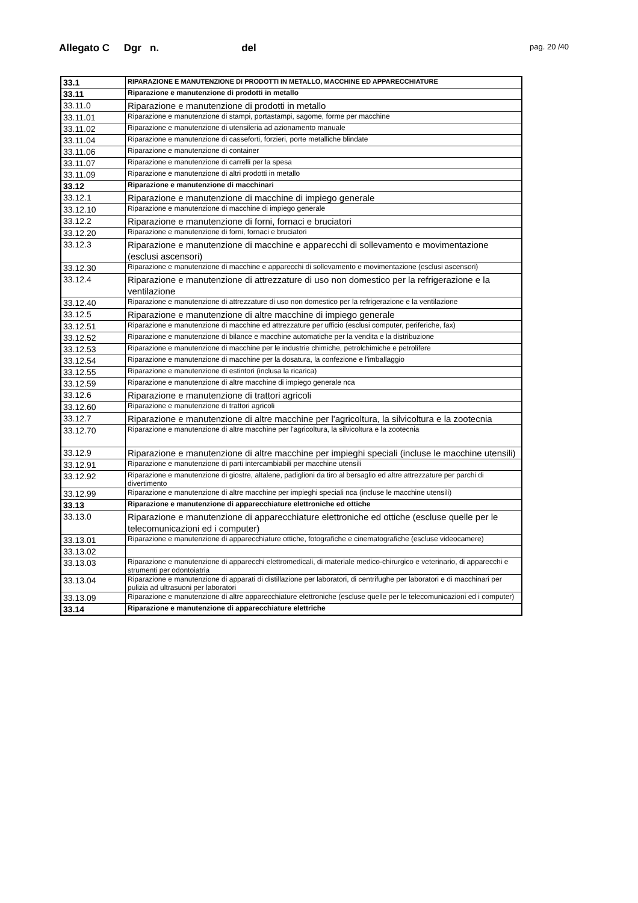Allegato C Dgr n. del
pag. 20 /40
| 33.1 | RIPARAZIONE E MANUTENZIONE DI PRODOTTI IN METALLO, MACCHINE ED APPARECCHIATURE |
| 33.11 | Riparazione e manutenzione di prodotti in metallo |
| 33.11.0 | Riparazione e manutenzione di prodotti in metallo |
| 33.11.01 | Riparazione e manutenzione di stampi, portastampi, sagome, forme per macchine |
| 33.11.02 | Riparazione e manutenzione di utensileria ad azionamento manuale |
| 33.11.04 | Riparazione e manutenzione di casseforti, forzieri, porte metalliche blindate |
| 33.11.06 | Riparazione e manutenzione di container |
| 33.11.07 | Riparazione e manutenzione di carrelli per la spesa |
| 33.11.09 | Riparazione e manutenzione di altri prodotti in metallo |
| 33.12 | Riparazione e manutenzione di macchinari |
| 33.12.1 | Riparazione e manutenzione di macchine di impiego generale |
| 33.12.10 | Riparazione e manutenzione di macchine di impiego generale |
| 33.12.2 | Riparazione e manutenzione di forni, fornaci e bruciatori |
| 33.12.20 | Riparazione e manutenzione di forni, fornaci e bruciatori |
| 33.12.3 | Riparazione e manutenzione di macchine e apparecchi di sollevamento e movimentazione (esclusi ascensori) |
| 33.12.30 | Riparazione e manutenzione di macchine e apparecchi di sollevamento e movimentazione (esclusi ascensori) |
| 33.12.4 | Riparazione e manutenzione di attrezzature di uso non domestico per la refrigerazione e la ventilazione |
| 33.12.40 | Riparazione e manutenzione di attrezzature di uso non domestico per la refrigerazione e la ventilazione |
| 33.12.5 | Riparazione e manutenzione di altre macchine di impiego generale |
| 33.12.51 | Riparazione e manutenzione di macchine ed attrezzature per ufficio (esclusi computer, periferiche, fax) |
| 33.12.52 | Riparazione e manutenzione di bilance e macchine automatiche per la vendita e la distribuzione |
| 33.12.53 | Riparazione e manutenzione di macchine per le industrie chimiche, petrolchimiche e petrolifere |
| 33.12.54 | Riparazione e manutenzione di macchine per la dosatura, la confezione e l'imballaggio |
| 33.12.55 | Riparazione e manutenzione di estintori (inclusa la ricarica) |
| 33.12.59 | Riparazione e manutenzione di altre macchine di impiego generale nca |
| 33.12.6 | Riparazione e manutenzione di trattori agricoli |
| 33.12.60 | Riparazione e manutenzione di trattori agricoli |
| 33.12.7 | Riparazione e manutenzione di altre macchine per l'agricoltura, la silvicoltura e la zootecnia |
| 33.12.70 | Riparazione e manutenzione di altre macchine per l'agricoltura, la silvicoltura e la zootecnia |
| 33.12.9 | Riparazione e manutenzione di altre macchine per impieghi speciali (incluse le macchine utensili) |
| 33.12.91 | Riparazione e manutenzione di parti intercambiabili per macchine utensili |
| 33.12.92 | Riparazione e manutenzione di giostre, altalene, padiglioni da tiro al bersaglio ed altre attrezzature per parchi di divertimento |
| 33.12.99 | Riparazione e manutenzione di altre macchine per impieghi speciali nca (incluse le macchine utensili) |
| 33.13 | Riparazione e manutenzione di apparecchiature elettroniche ed ottiche |
| 33.13.0 | Riparazione e manutenzione di apparecchiature elettroniche ed ottiche (escluse quelle per le telecomunicazioni ed i computer) |
| 33.13.01 | Riparazione e manutenzione di apparecchiature ottiche, fotografiche e cinematografiche (escluse videocamere) |
| 33.13.02 | |
| 33.13.03 | Riparazione e manutenzione di apparecchi elettromedicali, di materiale medico-chirurgico e veterinario, di apparecchi e strumenti per odontoiatria |
| 33.13.04 | Riparazione e manutenzione di apparati di distillazione per laboratori, di centrifughe per laboratori e di macchinari per pulizia ad ultrasuoni per laboratori |
| 33.13.09 | Riparazione e manutenzione di altre apparecchiature elettroniche (escluse quelle per le telecomunicazioni ed i computer) |
| 33.14 | Riparazione e manutenzione di apparecchiature elettriche |